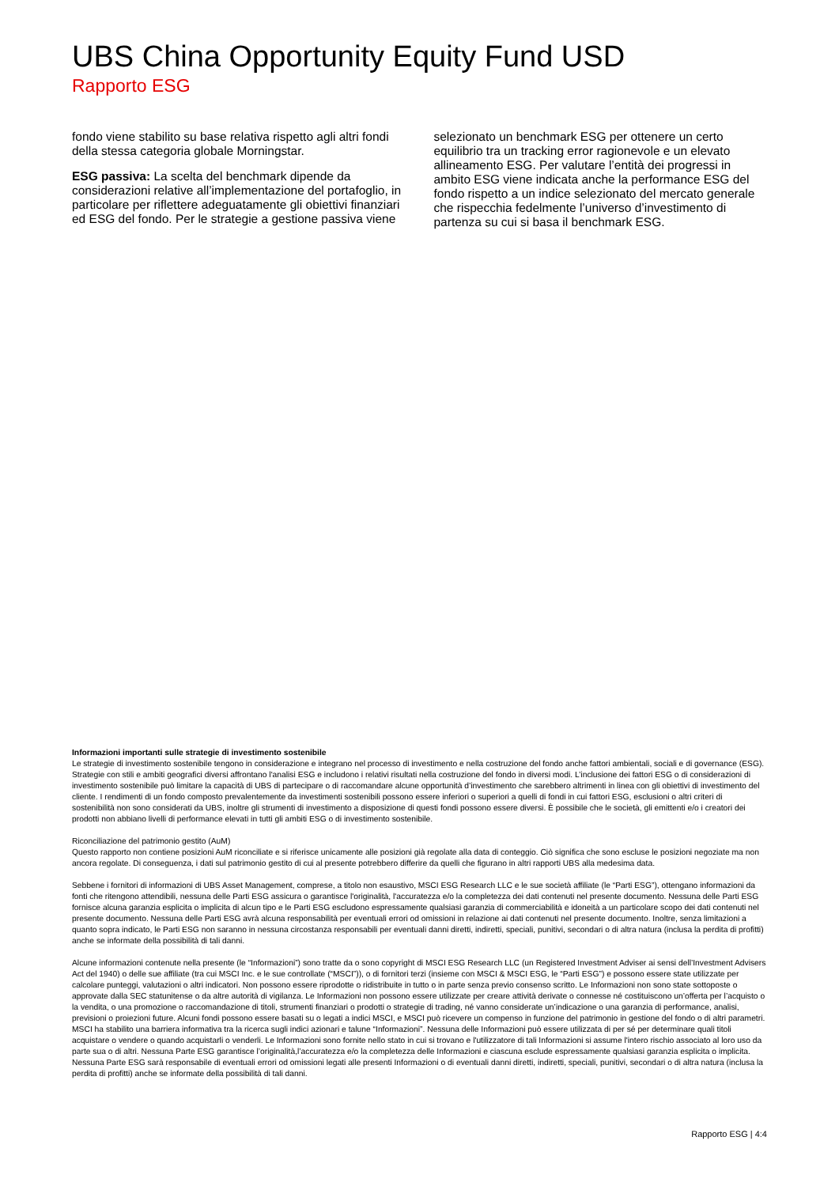UBS China Opportunity Equity Fund USD
Rapporto ESG
fondo viene stabilito su base relativa rispetto agli altri fondi della stessa categoria globale Morningstar.
ESG passiva: La scelta del benchmark dipende da considerazioni relative all’implementazione del portafoglio, in particolare per riflettere adeguatamente gli obiettivi finanziari ed ESG del fondo. Per le strategie a gestione passiva viene
selezionato un benchmark ESG per ottenere un certo equilibrio tra un tracking error ragionevole e un elevato allineamento ESG. Per valutare l’entità dei progressi in ambito ESG viene indicata anche la performance ESG del fondo rispetto a un indice selezionato del mercato generale che rispecchia fedelmente l’universo d’investimento di partenza su cui si basa il benchmark ESG.
Informazioni importanti sulle strategie di investimento sostenibile
Le strategie di investimento sostenibile tengono in considerazione e integrano nel processo di investimento e nella costruzione del fondo anche fattori ambientali, sociali e di governance (ESG). Strategie con stili e ambiti geografici diversi affrontano l'analisi ESG e includono i relativi risultati nella costruzione del fondo in diversi modi. L’inclusione dei fattori ESG o di considerazioni di investimento sostenibile può limitare la capacità di UBS di partecipare o di raccomandare alcune opportunità d’investimento che sarebbero altrimenti in linea con gli obiettivi di investimento del cliente. I rendimenti di un fondo composto prevalentemente da investimenti sostenibili possono essere inferiori o superiori a quelli di fondi in cui fattori ESG, esclusioni o altri criteri di sostenibilità non sono considerati da UBS, inoltre gli strumenti di investimento a disposizione di questi fondi possono essere diversi. È possibile che le società, gli emittenti e/o i creatori dei prodotti non abbiano livelli di performance elevati in tutti gli ambiti ESG o di investimento sostenibile.
Riconciliazione del patrimonio gestito (AuM)
Questo rapporto non contiene posizioni AuM riconciliate e si riferisce unicamente alle posizioni già regolate alla data di conteggio. Ciò significa che sono escluse le posizioni negoziate ma non ancora regolate. Di conseguenza, i dati sul patrimonio gestito di cui al presente potrebbero differire da quelli che figurano in altri rapporti UBS alla medesima data.
Sebbene i fornitori di informazioni di UBS Asset Management, comprese, a titolo non esaustivo, MSCI ESG Research LLC e le sue società affiliate (le “Parti ESG”), ottengano informazioni da fonti che ritengono attendibili, nessuna delle Parti ESG assicura o garantisce l'originalità, l'accuratezza e/o la completezza dei dati contenuti nel presente documento. Nessuna delle Parti ESG fornisce alcuna garanzia esplicita o implicita di alcun tipo e le Parti ESG escludono espressamente qualsiasi garanzia di commerciabilità e idoneità a un particolare scopo dei dati contenuti nel presente documento. Nessuna delle Parti ESG avrà alcuna responsabilità per eventuali errori od omissioni in relazione ai dati contenuti nel presente documento. Inoltre, senza limitazioni a quanto sopra indicato, le Parti ESG non saranno in nessuna circostanza responsabili per eventuali danni diretti, indiretti, speciali, punitivi, secondari o di altra natura (inclusa la perdita di profitti) anche se informate della possibilità di tali danni.
Alcune informazioni contenute nella presente (le “Informazioni”) sono tratte da o sono copyright di MSCI ESG Research LLC (un Registered Investment Adviser ai sensi dell’Investment Advisers Act del 1940) o delle sue affiliate (tra cui MSCI Inc. e le sue controllate (“MSCI”)), o di fornitori terzi (insieme con MSCI & MSCI ESG, le “Parti ESG”) e possono essere state utilizzate per calcolare punteggi, valutazioni o altri indicatori. Non possono essere riprodotte o ridistribuite in tutto o in parte senza previo consenso scritto. Le Informazioni non sono state sottoposte o approvate dalla SEC statunitense o da altre autorità di vigilanza. Le Informazioni non possono essere utilizzate per creare attività derivate o connesse né costituiscono un’offerta per l’acquisto o la vendita, o una promozione o raccomandazione di titoli, strumenti finanziari o prodotti o strategie di trading, né vanno considerate un’indicazione o una garanzia di performance, analisi, previsioni o proiezioni future. Alcuni fondi possono essere basati su o legati a indici MSCI, e MSCI può ricevere un compenso in funzione del patrimonio in gestione del fondo o di altri parametri. MSCI ha stabilito una barriera informativa tra la ricerca sugli indici azionari e talune “Informazioni”. Nessuna delle Informazioni può essere utilizzata di per sé per determinare quali titoli acquistare o vendere o quando acquistarli o venderli. Le Informazioni sono fornite nello stato in cui si trovano e l'utilizzatore di tali Informazioni si assume l'intero rischio associato al loro uso da parte sua o di altri. Nessuna Parte ESG garantisce l’originalità,l’accuratezza e/o la completezza delle Informazioni e ciascuna esclude espressamente qualsiasi garanzia esplicita o implicita. Nessuna Parte ESG sarà responsabile di eventuali errori od omissioni legati alle presenti Informazioni o di eventuali danni diretti, indiretti, speciali, punitivi, secondari o di altra natura (inclusa la perdita di profitti) anche se informate della possibilità di tali danni.
Rapporto ESG | 4:4